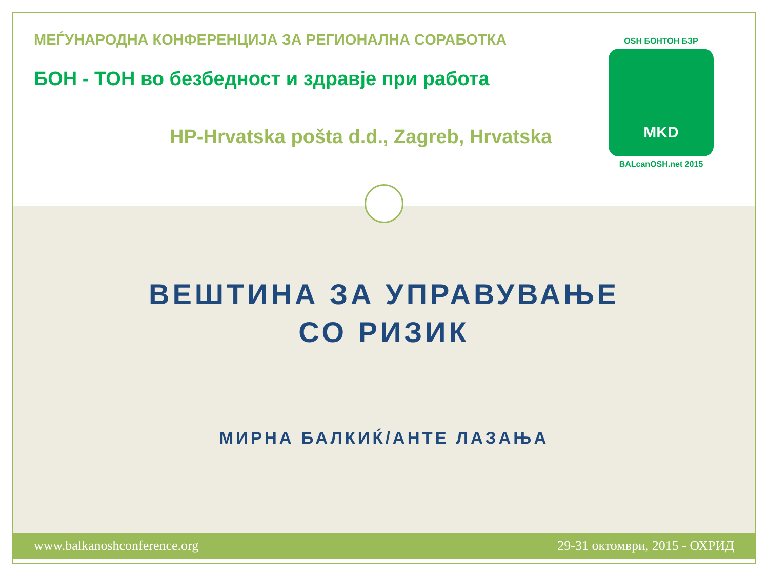МЕЃУНАРОДНА КОНФЕРЕНЦИЈА ЗА РЕГИОНАЛНА СОРАБОТКА
БОН - ТОН во безбедност и здравје при работа
HP-Hrvatska pošta d.d., Zagreb, Hrvatska
OSH БОНТОН БЗР
MKD
BALcanOSH.net 2015
ВЕШТИНА ЗА УПРАВУВАЊЕ
СО РИЗИК
МИРНА БАЛКИЌ/АНТЕ ЛАЗАЊА
www.balkanoshconference.org 29-31 октомври, 2015 - ОХРИД